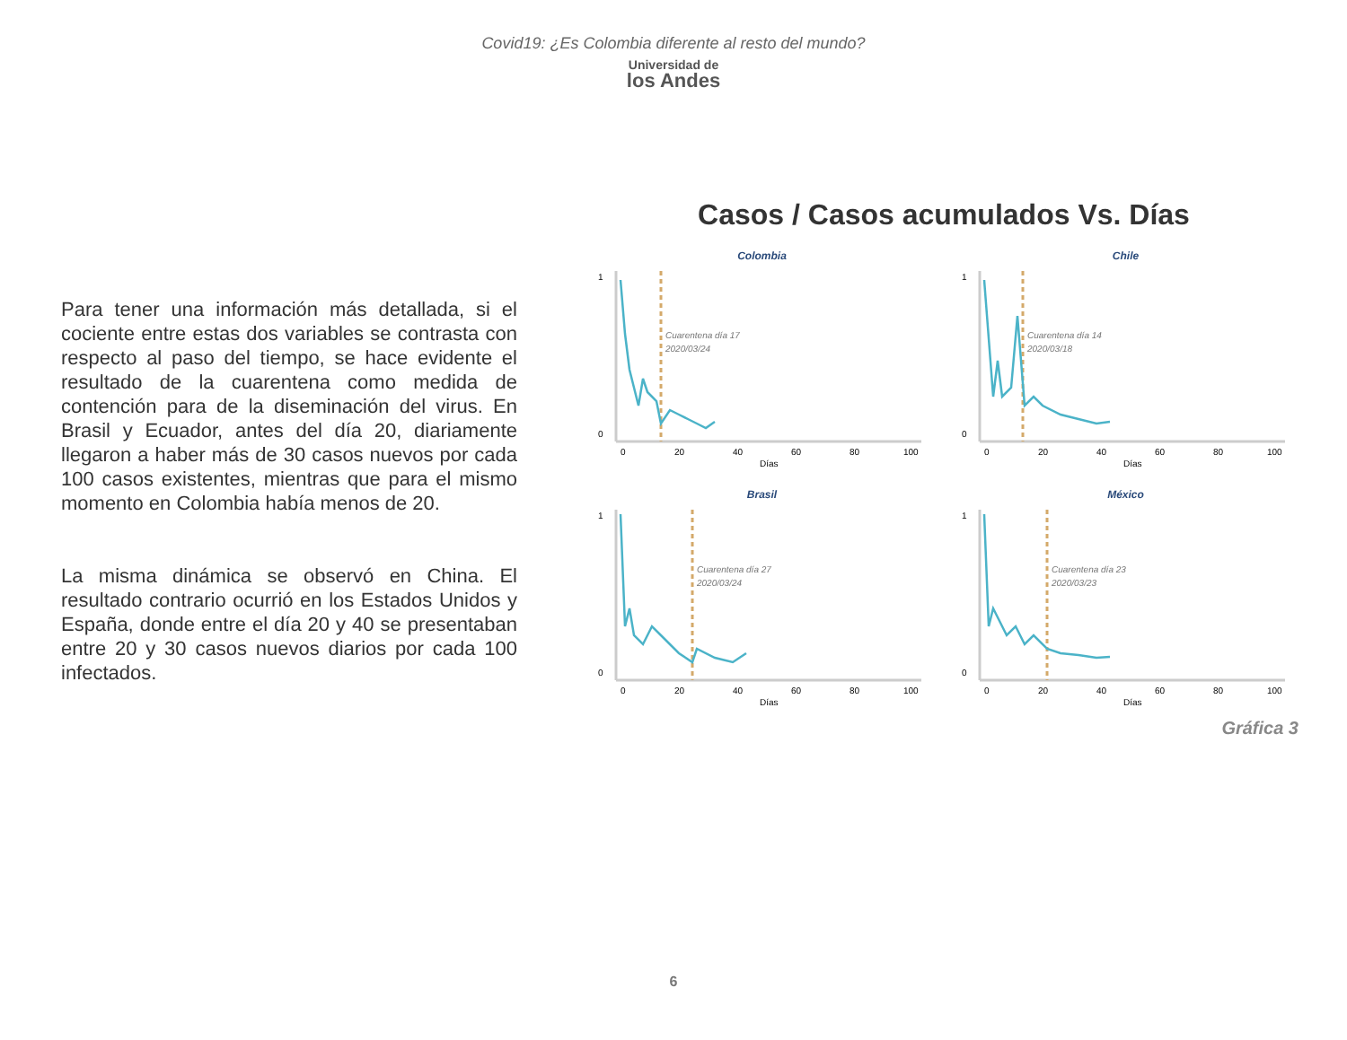Covid19: ¿Es Colombia diferente al resto del mundo?
Universidad de
los Andes
Para tener una información más detallada, si el cociente entre estas dos variables se contrasta con respecto al paso del tiempo, se hace evidente el resultado de la cuarentena como medida de contención para de la diseminación del virus. En Brasil y Ecuador, antes del día 20, diariamente llegaron a haber más de 30 casos nuevos por cada 100 casos existentes, mientras que para el mismo momento en Colombia había menos de 20.
La misma dinámica se observó en China. El resultado contrario ocurrió en los Estados Unidos y España, donde entre el día 20 y 40 se presentaban entre 20 y 30 casos nuevos diarios por cada 100 infectados.
Casos / Casos acumulados Vs. Días
Colombia
Cuarentena día 17
2020/03/24
1
0
0
20
40
60
80
100
Días
Chile
Cuarentena día 14
2020/03/18
1
0
0
20
40
60
80
100
Días
Brasil
Cuarentena día 27
2020/03/24
1
0
0
20
40
60
80
100
Días
México
Cuarentena día 23
2020/03/23
1
0
0
20
40
60
80
100
Días
Gráfica 3
6